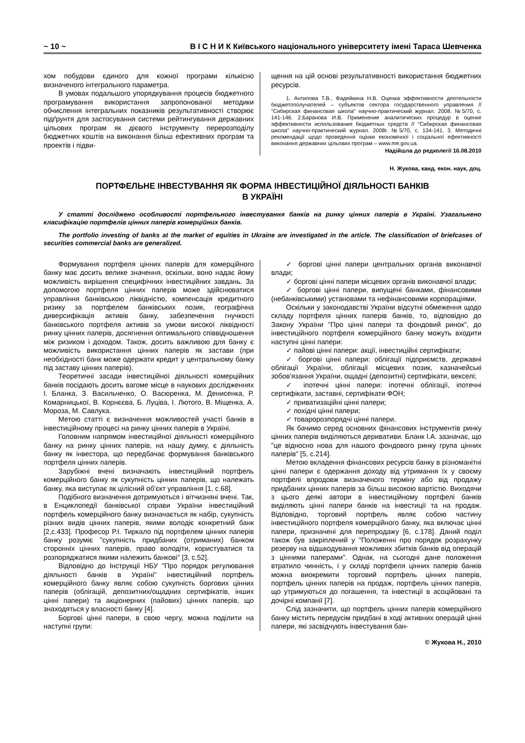~ 10 ~ В І С Н И К Київського національного університету імені Тараса Шевченка
хом побудови єдиного для кожної програми кількісно визначеного інтегрального параметра.
В умовах подальшого упорядкування процесів бюджетного програмування використання запропонованої методики обчислення інтегральних показників результативності створює підґрунтя для застосування системи рейтингування державних цільових програм як дієвого інструменту перерозподілу бюджетних коштів на виконання більш ефективних програм та проектів і підви-
щення на цій основі результативності використання бюджетних ресурсів.
1. Антипова Т.В., Фадейкина Н.В. Оценка эффективности деятельности бюджетополучателей – субъектов сектора государственного управления // "Сибирская финансовая школа" научно-практический журнал. 2008. №5/70, с. 141-146. 2.Баранова И.В. Применение аналитических процедур в оценке эффективности использования бюджетных средств // "Сибирская финансовая школа" научно-практический журнал. 2008г. №5/70, с. 134-141. 3. Методичні рекомендації щодо проведення оцінки економічної і соціальної ефективності виконання державних цільових програм – www.me.gov.ua.
Надійшла до редколегії 16.08.2010
Н. Жукова, канд. екон. наук, доц.
ПОРТФЕЛЬНЕ ІНВЕСТУВАННЯ ЯК ФОРМА ІНВЕСТИЦІЙНОЇ ДІЯЛЬНОСТІ БАНКІВ
В УКРАЇНІ
У статті досліджено особливості портфельного інвестування банків на ринку цінних паперів в Україні. Узагальнено класифікацію портфелів цінних паперів комерційних банків.
The portfolio investing of banks at the market of equities in Ukraine are investigated in the article. The classification of briefcases of securities commercial banks are generalized.
Формування портфеля цінних паперів для комерційного банку має досить велике значення, оскільки, воно надає йому можливість вирішення специфічних інвестиційних завдань. За допомогою портфеля цінних паперів може здійснюватися управління банківською ліквідністю, компенсація кредитного ризику за портфелем банківських позик, географічна диверсифікація активів банку, забезпечення гнучкості банківського портфеля активів за умови високої ліквідності ринку цінних паперів, досягнення оптимального співвідношення між ризиком і доходом. Також, досить важливою для банку є можливість використання цінних паперів як застави (при необхідності банк може одержати кредит у центральному банку під заставу цінних паперів).
Теоретичні засади інвестиційної діяльності комерційних банків посідають досить вагоме місце в наукових дослідженнях І. Бланка, З. Васильченко, О. Васюренка, М. Денисенка, Р. Комарницької, В. Корнєєва, Б. Луціва, І. Лютого, В. Міщенка, А. Мороза, М. Савлука.
Метою статті є визначення можливостей участі банків в інвестиційному процесі на ринку цінних паперів в Україні.
Головним напрямом інвестиційної діяльності комерційного банку на ринку цінних паперів, на нашу думку, є діяльність банку як інвестора, що передбачає формування банківського портфеля цінних паперів.
Зарубіжні вчені визначають інвестиційний портфель комерційного банку як сукупність цінних паперів, що належать банку, яка виступає як цілісний об'єкт управління [1, с.68].
Подібного визначення дотримуються і вітчизняні вчені. Так, в Енциклопедії банківської справи України інвестиційний портфель комерційного банку визначається як набір, сукупність різних видів цінних паперів, якими володіє конкретний банк [2,с.433]. Професор Р.І. Тиркало під портфелем цінних паперів банку розуміє "сукупність придбаних (отриманих) банком сторонніх цінних паперів, право володіти, користуватися та розпоряджатися якими належить банкові" [3, с.52].
Відповідно до Інструкції НБУ "Про порядок регулювання діяльності банків в Україні" інвестиційний портфель комерційного банку являє собою сукупність боргових цінних паперів (облігацій, депозитних/ощадних сертифікатів, інших цінні папери) та акціонерних (пайових) цінних паперів, що знаходяться у власності банку [4].
Боргові цінні папери, в свою чергу, можна поділити на наступні групи:
✓ боргові цінні папери центральних органів виконавчої влади;
✓ боргові цінні папери місцевих органів виконавчої влади;
✓ боргові цінні папери, випущені банками, фінансовими (небанківськими) установами та нефінансовими корпораціями.
Оскільки у законодавстві України відсутні обмеження щодо складу портфеля цінних паперів банків, то, відповідно до Закону України "Про цінні папери та фондовий ринок", до інвестиційного портфеля комерційного банку можуть входити наступні цінні папери:
✓ пайові цінні папери: акції, інвестиційні сертифікати;
✓ боргові цінні папери: облігації підприємств, державні облігації України, облігації місцевих позик, казначейські зобов'язання України, ощадні (депозитні) сертифікати, векселі;
✓ іпотечні цінні папери: іпотечні облігації, іпотечні сертифікати, заставні, сертифікати ФОН;
✓ приватизаційні цінні папери;
✓ похідні цінні папери;
✓ товаророзпорядчі цінні папери.
Як бачимо серед основних фінансових інструментів ринку цінних паперів виділяються деривативи. Бланк І.А. зазначає, що "це відносно нова для нашого фондового ринку група цінних паперів" [5, с.214].
Метою вкладення фінансових ресурсів банку в різноманітні цінні папери є одержання доходу від утримання їх у своєму портфелі впродовж визначеного терміну або від продажу придбаних цінних паперів за більш високою вартістю. Виходячи з цього деякі автори в інвестиційному портфелі банків виділяють цінні папери банків на інвестиції та на продаж. Відповідно, торговий портфель являє собою частину інвестиційного портфеля комерційного банку, яка включає цінні папери, призначені для перепродажу [6, с.178]. Даний поділ також був закріплений у "Положенні про порядок розрахунку резерву на відшкодування можливих збитків банків від операцій з цінними паперами". Однак, на сьогодні дане положення втратило чинність, і у складі портфеля цінних паперів банків можна виокремити торговий портфель цінних паперів, портфель цінних паперів на продаж, портфель цінних паперів, що утримуються до погашення, та інвестиції в асоційовані та дочірні компанії [7].
Слід зазначити, що портфель цінних паперів комерційного банку містить передусім придбані в ході активних операцій цінні папери, які засвідчують інвестування бан-
© Жукова Н., 2010